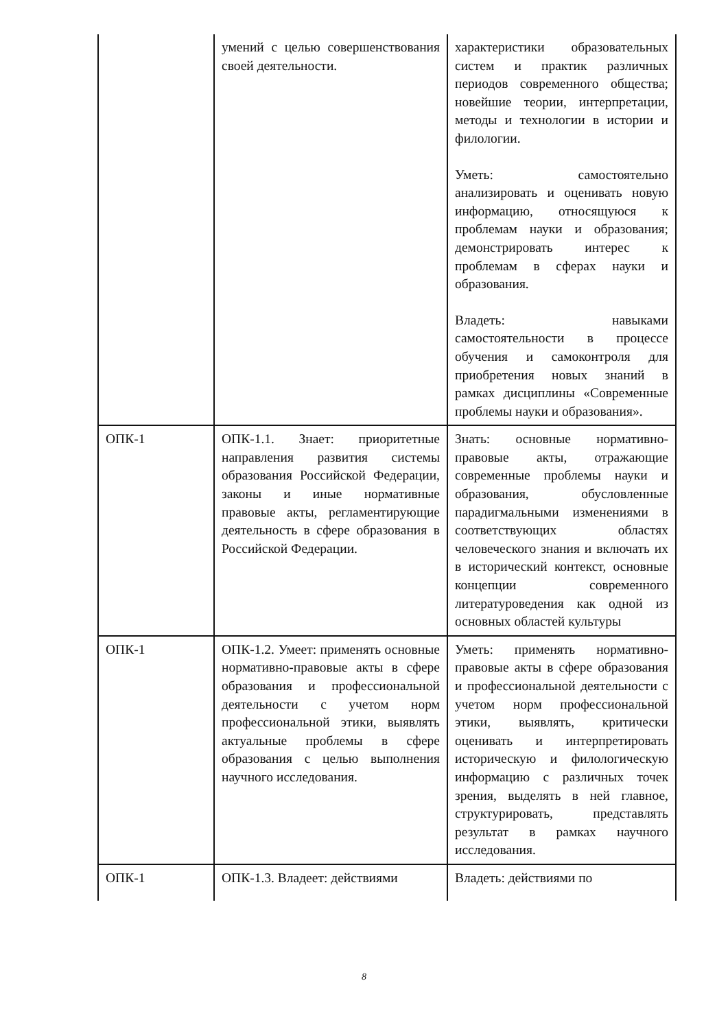| | умений с целью совершенствования своей деятельности. | характеристики образовательных систем и практик различных периодов современного общества; новейшие теории, интерпретации, методы и технологии в истории и филологии. Уметь: самостоятельно анализировать и оценивать новую информацию, относящуюся к проблемам науки и образования; демонстрировать интерес к проблемам в сферах науки и образования. Владеть: навыками самостоятельности в процессе обучения и самоконтроля для приобретения новых знаний в рамках дисциплины «Современные проблемы науки и образования». |
| ОПК-1 | ОПК-1.1. Знает: приоритетные направления развития системы образования Российской Федерации, законы и иные нормативные правовые акты, регламентирующие деятельность в сфере образования в Российской Федерации. | Знать: основные нормативно-правовые акты, отражающие современные проблемы науки и образования, обусловленные парадигмальными изменениями в соответствующих областях человеческого знания и включать их в исторический контекст, основные концепции современного литературоведения как одной из основных областей культуры |
| ОПК-1 | ОПК-1.2. Умеет: применять основные нормативно-правовые акты в сфере образования и профессиональной деятельности с учетом норм профессиональной этики, выявлять актуальные проблемы в сфере образования с целью выполнения научного исследования. | Уметь: применять нормативно-правовые акты в сфере образования и профессиональной деятельности с учетом норм профессиональной этики, выявлять, критически оценивать и интерпретировать историческую и филологическую информацию с различных точек зрения, выделять в ней главное, структурировать, представлять результат в рамках научного исследования. |
| ОПК-1 | ОПК-1.3. Владеет: действиями | Владеть: действиями по |
8